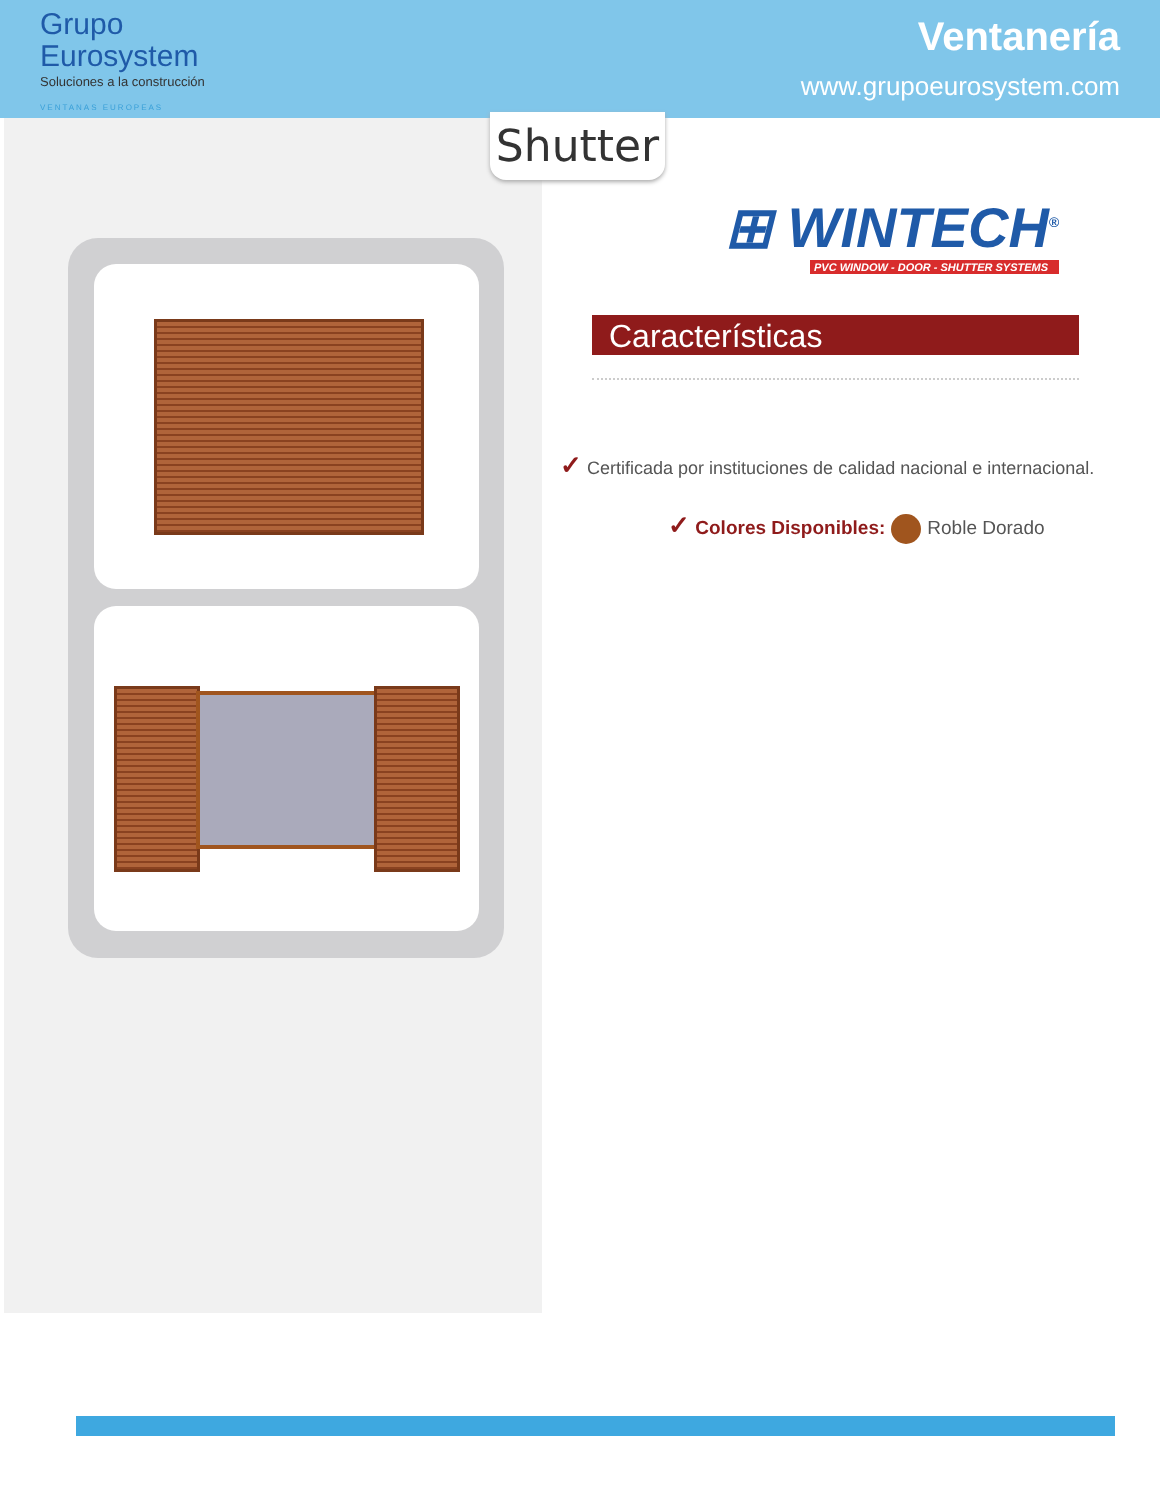Grupo
Eurosystem
Soluciones a la construcción
VENTANAS EUROPEAS
Ventanería
www.grupoeurosystem.com
Shutter
⊞ WINTECH<sup>®</sup>
PVC WINDOW - DOOR - SHUTTER SYSTEMS
Características
✓ Certificada por instituciones de calidad nacional e internacional.
✓ Colores Disponibles: Roble Dorado